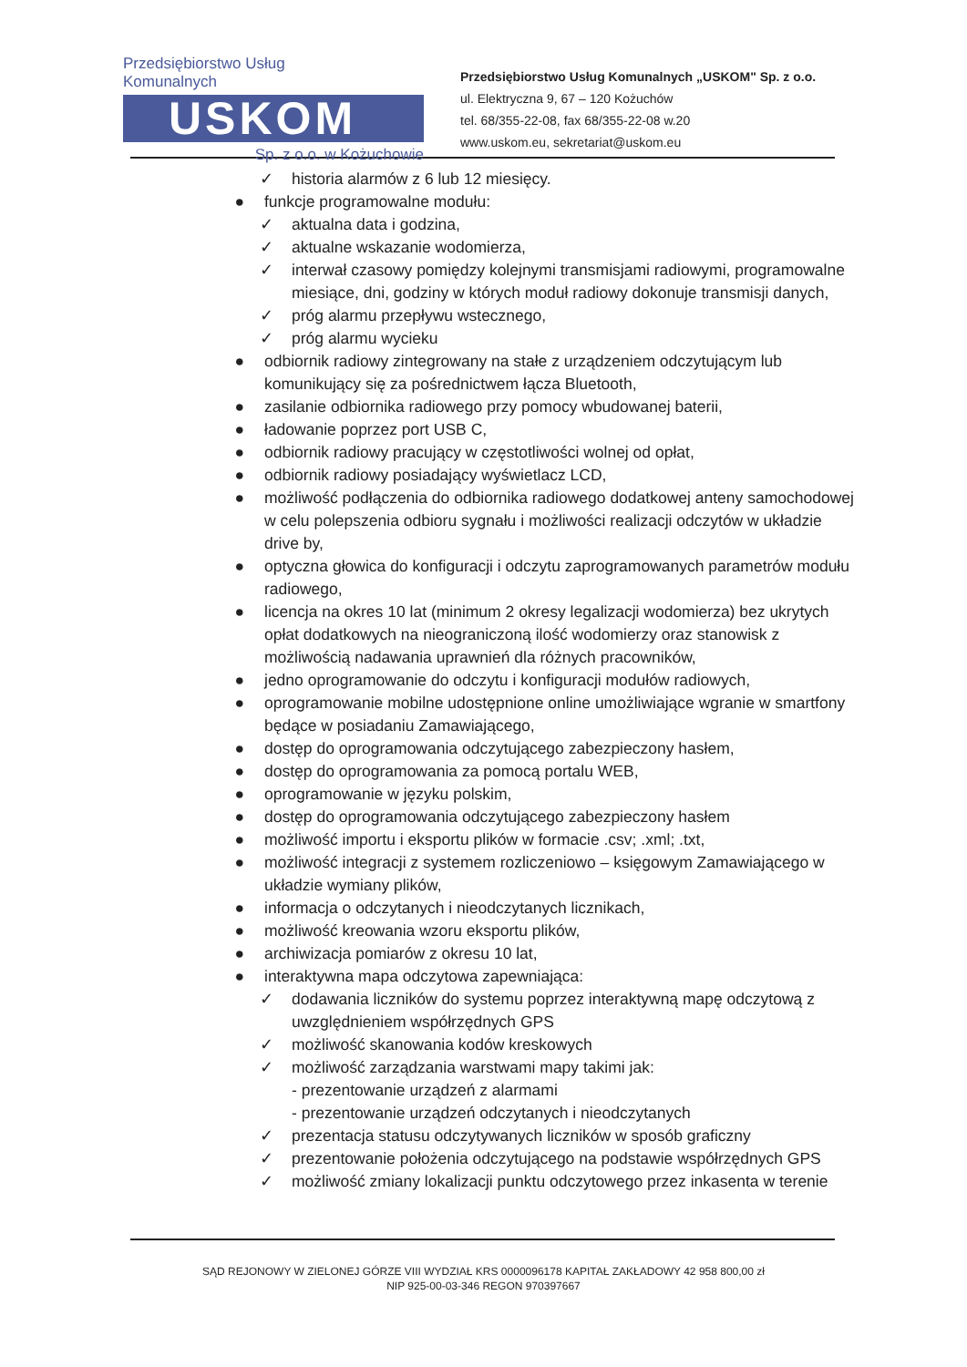Przedsiębiorstwo Usług Komunalnych
USKOM
Sp. z o.o. w Kożuchowie
Przedsiębiorstwo Usług Komunalnych „USKOM" Sp. z o.o.
ul. Elektryczna 9, 67 – 120 Kożuchów
tel. 68/355-22-08, fax 68/355-22-08 w.20
www.uskom.eu, sekretariat@uskom.eu
✓ historia alarmów z 6 lub 12 miesięcy.
● funkcje programowalne modułu:
✓ aktualna data i godzina,
✓ aktualne wskazanie wodomierza,
✓ interwał czasowy pomiędzy kolejnymi transmisjami radiowymi, programowalne miesiące, dni, godziny w których moduł radiowy dokonuje transmisji danych,
✓ próg alarmu przepływu wstecznego,
✓ próg alarmu wycieku
● odbiornik radiowy zintegrowany na stałe z urządzeniem odczytującym lub komunikujący się za pośrednictwem łącza Bluetooth,
● zasilanie odbiornika radiowego przy pomocy wbudowanej baterii,
● ładowanie poprzez port USB C,
● odbiornik radiowy pracujący w częstotliwości wolnej od opłat,
● odbiornik radiowy posiadający wyświetlacz LCD,
● możliwość podłączenia do odbiornika radiowego dodatkowej anteny samochodowej w celu polepszenia odbioru sygnału i możliwości realizacji odczytów w układzie drive by,
● optyczna głowica do konfiguracji i odczytu zaprogramowanych parametrów modułu radiowego,
● licencja na okres 10 lat (minimum 2 okresy legalizacji wodomierza) bez ukrytych opłat dodatkowych na nieograniczoną ilość wodomierzy oraz stanowisk z możliwością nadawania uprawnień dla różnych pracowników,
● jedno oprogramowanie do odczytu i konfiguracji modułów radiowych,
● oprogramowanie mobilne udostępnione online umożliwiające wgranie w smartfony będące w posiadaniu Zamawiającego,
● dostęp do oprogramowania odczytującego zabezpieczony hasłem,
● dostęp do oprogramowania za pomocą portalu WEB,
● oprogramowanie w języku polskim,
● dostęp do oprogramowania odczytującego zabezpieczony hasłem
● możliwość importu i eksportu plików w formacie .csv; .xml; .txt,
● możliwość integracji z systemem rozliczeniowo – księgowym Zamawiającego w układzie wymiany plików,
● informacja o odczytanych i nieodczytanych licznikach,
● możliwość kreowania wzoru eksportu plików,
● archiwizacja pomiarów z okresu 10 lat,
● interaktywna mapa odczytowa zapewniająca:
✓ dodawania liczników do systemu poprzez interaktywną mapę odczytową z uwzględnieniem współrzędnych GPS
✓ możliwość skanowania kodów kreskowych
✓ możliwość zarządzania warstwami mapy takimi jak:
- prezentowanie urządzeń z alarmami
- prezentowanie urządzeń odczytanych i nieodczytanych
✓ prezentacja statusu odczytywanych liczników w sposób graficzny
✓ prezentowanie położenia odczytującego na podstawie współrzędnych GPS
✓ możliwość zmiany lokalizacji punktu odczytowego przez inkasenta w terenie
SĄD REJONOWY W ZIELONEJ GÓRZE VIII WYDZIAŁ KRS 0000096178 KAPITAŁ ZAKŁADOWY 42 958 800,00 zł
NIP 925-00-03-346 REGON 970397667